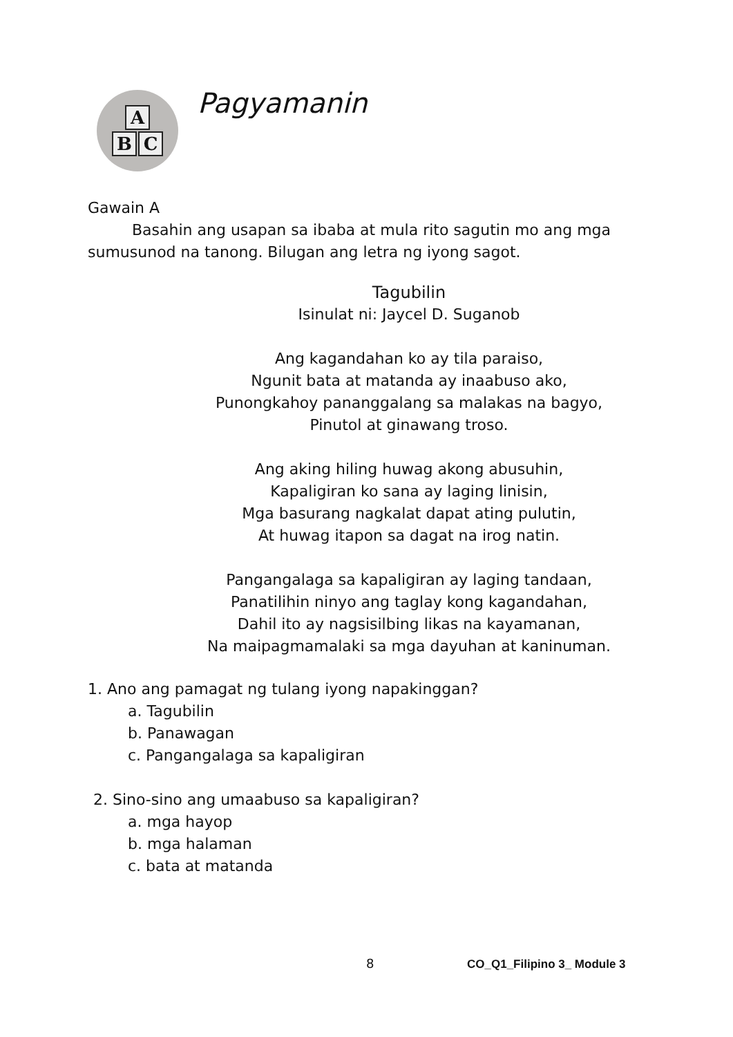A
B C
Pagyamanin
Gawain A
Basahin ang usapan sa ibaba at mula rito sagutin mo ang mga sumusunod na tanong. Bilugan ang letra ng iyong sagot.
Tagubilin
Isinulat ni: Jaycel D. Suganob
Ang kagandahan ko ay tila paraiso,
Ngunit bata at matanda ay inaabuso ako,
Punongkahoy pananggalang sa malakas na bagyo,
Pinutol at ginawang troso.
Ang aking hiling huwag akong abusuhin,
Kapaligiran ko sana ay laging linisin,
Mga basurang nagkalat dapat ating pulutin,
At huwag itapon sa dagat na irog natin.
Pangangalaga sa kapaligiran ay laging tandaan,
Panatilihin ninyo ang taglay kong kagandahan,
Dahil ito ay nagsisilbing likas na kayamanan,
Na maipagmamalaki sa mga dayuhan at kaninuman.
1. Ano ang pamagat ng tulang iyong napakinggan?
a. Tagubilin
b. Panawagan
c. Pangangalaga sa kapaligiran
2. Sino-sino ang umaabuso sa kapaligiran?
a. mga hayop
b. mga halaman
c. bata at matanda
8 CO_Q1_Filipino 3_ Module 3